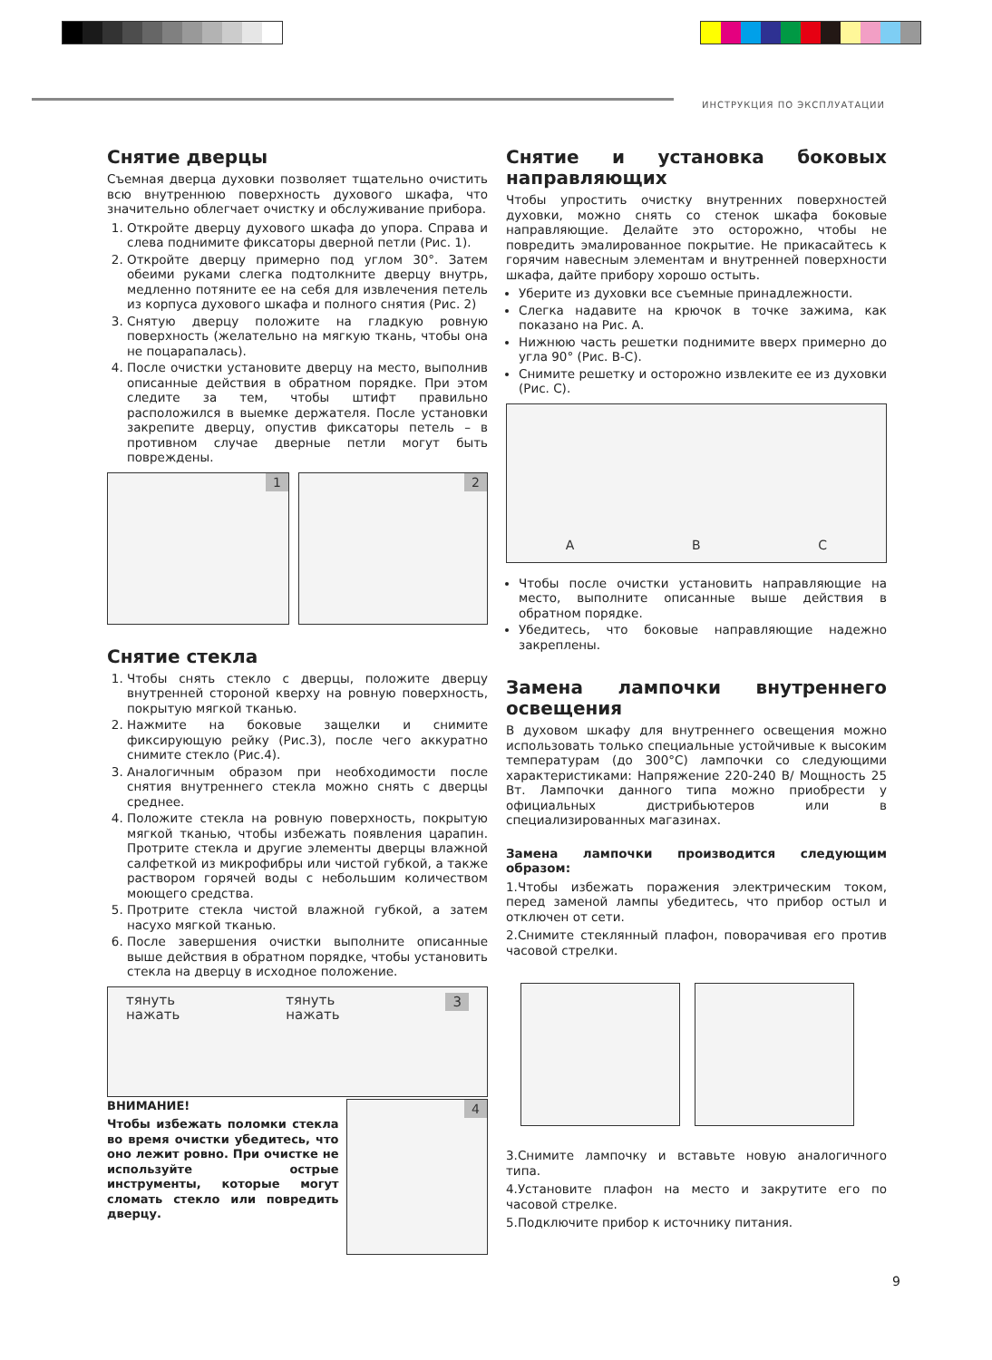ИНСТРУКЦИЯ ПО ЭКСПЛУАТАЦИИ
Снятие дверцы
Съемная дверца духовки позволяет тщательно очистить всю внутреннюю поверхность духового шкафа, что значительно облегчает очистку и обслуживание прибора.
1. Откройте дверцу духового шкафа до упора. Справа и слева поднимите фиксаторы дверной петли (Рис. 1).
2. Откройте дверцу примерно под углом 30°. Затем обеими руками слегка подтолкните дверцу внутрь, медленно потяните ее на себя для извлечения петель из корпуса духового шкафа и полного снятия (Рис. 2)
3. Снятую дверцу положите на гладкую ровную поверхность (желательно на мягкую ткань, чтобы она не поцарапалась).
4. После очистки установите дверцу на место, выполнив описанные действия в обратном порядке. При этом следите за тем, чтобы штифт правильно расположился в выемке держателя. После установки закрепите дверцу, опустив фиксаторы петель – в противном случае дверные петли могут быть повреждены.
1 2
Снятие стекла
1. Чтобы снять стекло с дверцы, положите дверцу внутренней стороной кверху на ровную поверхность, покрытую мягкой тканью.
2. Нажмите на боковые защелки и снимите фиксирующую рейку (Рис.3), после чего аккуратно снимите стекло (Рис.4).
3. Аналогичным образом при необходимости после снятия внутреннего стекла можно снять с дверцы среднее.
4. Положите стекла на ровную поверхность, покрытую мягкой тканью, чтобы избежать появления царапин. Протрите стекла и другие элементы дверцы влажной салфеткой из микрофибры или чистой губкой, а также раствором горячей воды с небольшим количеством моющего средства.
5. Протрите стекла чистой влажной губкой, а затем насухо мягкой тканью.
6. После завершения очистки выполните описанные выше действия в обратном порядке, чтобы установить стекла на дверцу в исходное положение.
тянуть
нажать
тянуть
нажать
3
ВНИМАНИЕ!
Чтобы избежать поломки стекла во время очистки убедитесь, что оно лежит ровно. При очистке не используйте острые инструменты, которые могут сломать стекло или повредить дверцу.
4
Снятие и установка боковых направляющих
Чтобы упростить очистку внутренних поверхностей духовки, можно снять со стенок шкафа боковые направляющие. Делайте это осторожно, чтобы не повредить эмалированное покрытие. Не прикасайтесь к горячим навесным элементам и внутренней поверхности шкафа, дайте прибору хорошо остыть.
Уберите из духовки все съемные принадлежности.
Слегка надавите на крючок в точке зажима, как показано на Рис. А.
Нижнюю часть решетки поднимите вверх примерно до угла 90° (Рис. В-С).
Снимите решетку и осторожно извлеките ее из духовки (Рис. С).
A
B
C
Чтобы после очистки установить направляющие на место, выполните описанные выше действия в обратном порядке.
Убедитесь, что боковые направляющие надежно закреплены.
Замена лампочки внутреннего освещения
В духовом шкафу для внутреннего освещения можно использовать только специальные устойчивые к высоким температурам (до 300°C) лампочки со следующими характеристиками: Напряжение 220-240 В/ Мощность 25 Вт. Лампочки данного типа можно приобрести у официальных дистрибьютеров или в специализированных магазинах.
Замена лампочки производится следующим образом:
1.Чтобы избежать поражения электрическим током, перед заменой лампы убедитесь, что прибор остыл и отключен от сети.
2.Снимите стеклянный плафон, поворачивая его против часовой стрелки.
3.Снимите лампочку и вставьте новую аналогичного типа.
4.Установите плафон на место и закрутите его по часовой стрелке.
5.Подключите прибор к источнику питания.
9